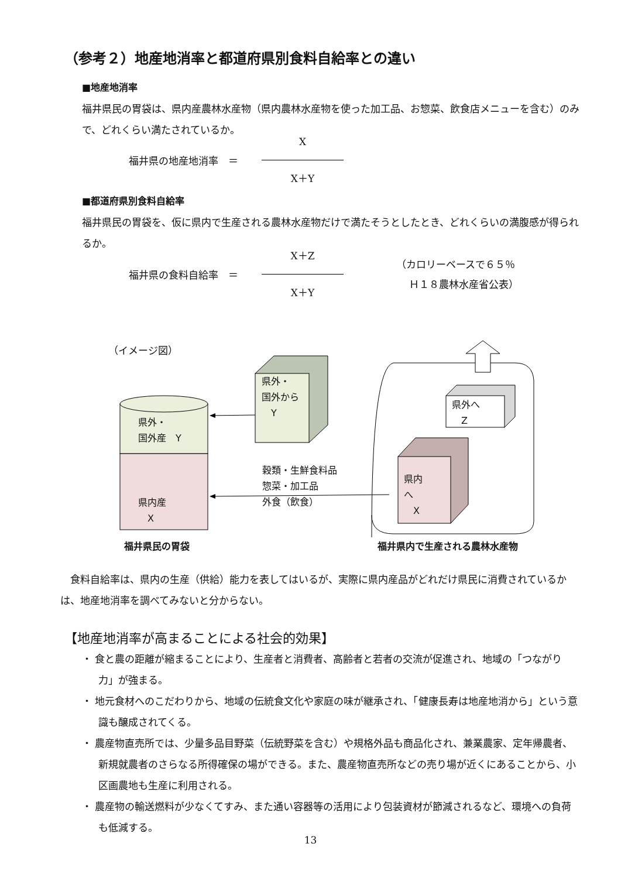（参考２）地産地消率と都道府県別食料自給率との違い
■地産地消率
福井県民の胃袋は、県内産農林水産物（県内農林水産物を使った加工品、お惣菜、飲食店メニューを含む）のみで、どれくらい満たされているか。
福井県の地産地消率　＝
X
X＋Y
■都道府県別食料自給率
福井県民の胃袋を、仮に県内で生産される農林水産物だけで満たそうとしたとき、どれくらいの満腹感が得られるか。
福井県の食料自給率　＝
X＋Z
X＋Y
（カロリーベースで６５％
　 Ｈ１８農林水産省公表）
（イメージ図）
県外・
国外から
　Y
県外・
国外産　Y
県内産
　X
穀類・生鮮食料品
惣菜・加工品
外食（飲食）
県外へ
　Z
県内
へ
　X
福井県民の胃袋 福井県内で生産される農林水産物
　食料自給率は、県内の生産（供給）能力を表してはいるが、実際に県内産品がどれだけ県民に消費されているかは、地産地消率を調べてみないと分からない。
【地産地消率が高まることによる社会的効果】
・ 食と農の距離が縮まることにより、生産者と消費者、高齢者と若者の交流が促進され、地域の「つながり力」が強まる。
・ 地元食材へのこだわりから、地域の伝統食文化や家庭の味が継承され、「健康長寿は地産地消から」という意識も醸成されてくる。
・ 農産物直売所では、少量多品目野菜（伝統野菜を含む）や規格外品も商品化され、兼業農家、定年帰農者、新規就農者のさらなる所得確保の場ができる。また、農産物直売所などの売り場が近くにあることから、小区画農地も生産に利用される。
・ 農産物の輸送燃料が少なくてすみ、また通い容器等の活用により包装資材が節減されるなど、環境への負荷も低減する。
13